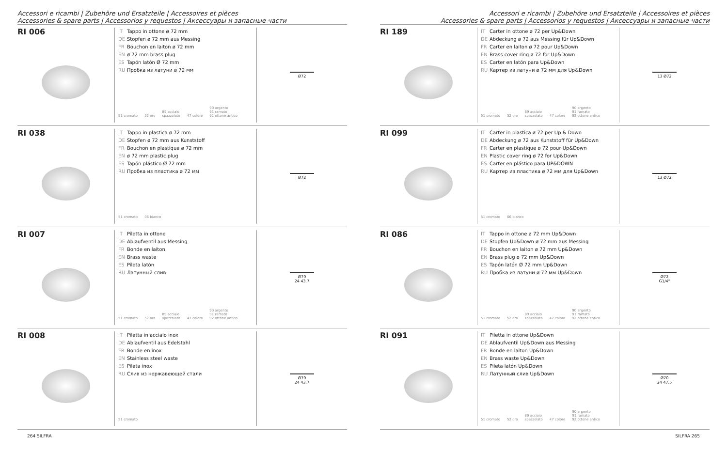Accessori e ricambi | Zubehöre und Ersatzteile | Accessoires et pièces
Accessories & spare parts | Accessorios y requestos | Аксессуары и запасные части
RI 006
IT Tappo in ottone ø 72 mm
DE Stopfen ø 72 mm aus Messing
FR Bouchon en laiton ø 72 mm
EN ø 72 mm brass plug
ES Tapón latón Ø 72 mm
RU Пробка из латуни ø 72 мм
51 cromato
52 oro
89 acciaio
spazzolato
47 colore
90 argento
91 ramato
92 ottone antico
Ø72
RI 038
IT Tappo in plastica ø 72 mm
DE Stopfen ø 72 mm aus Kunststoff
FR Bouchon en plastique ø 72 mm
EN ø 72 mm plastic plug
ES Tapón plástico Ø 72 mm
RU Пробка из пластика ø 72 мм
51 cromato
06 bianco
Ø72
RI 007
IT Piletta in ottone
DE Ablaufventil aus Messing
FR Bonde en laiton
EN Brass waste
ES Pileta latón
RU Латунный слив
51 cromato
52 oro
89 acciaio
spazzolato
47 colore
90 argento
91 ramato
92 ottone antico
Ø70
24 43.7
RI 008
IT Piletta in acciaio inox
DE Ablaufventil aus Edelstahl
FR Bonde en inox
EN Stainless steel waste
ES Pileta inox
RU Слив из нержавеющей стали
51 cromato
Ø70
24 43.7
264 SILFRA
Accessori e ricambi | Zubehöre und Ersatzteile | Accessoires et pièces
Accessories & spare parts | Accessorios y requestos | Аксессуары и запасные части
RI 189
IT Carter in ottone ø 72 per Up&Down
DE Abdeckung ø 72 aus Messing für Up&Down
FR Carter en laiton ø 72 pour Up&Down
EN Brass cover ring ø 72 for Up&Down
ES Carter en latón para Up&Down
RU Картер из латуни ø 72 мм для Up&Down
51 cromato
52 oro
89 acciaio
spazzolato
47 colore
90 argento
91 ramato
92 ottone antico
13 Ø72
RI 099
IT Carter in plastica ø 72 per Up & Down
DE Abdeckung ø 72 aus Kunststoff für Up&Down
FR Carter en plastique ø 72 pour Up&Down
EN Plastic cover ring ø 72 for Up&Down
ES Carter en plástico para UP&DOWN
RU Картер из пластика ø 72 мм для Up&Down
51 cromato
06 bianco
13 Ø72
RI 086
IT Tappo in ottone ø 72 mm Up&Down
DE Stopfen Up&Down ø 72 mm aus Messing
FR Bouchon en laiton ø 72 mm Up&Down
EN Brass plug ø 72 mm Up&Down
ES Tapón latón Ø 72 mm Up&Down
RU Пробка из латуни ø 72 мм Up&Down
51 cromato
52 oro
89 acciaio
spazzolato
47 colore
90 argento
91 ramato
92 ottone antico
Ø72
G1/4"
RI 091
IT Piletta in ottone Up&Down
DE Ablaufventil Up&Down aus Messing
FR Bonde en laiton Up&Down
EN Brass waste Up&Down
ES Pileta latón Up&Down
RU Латунный слив Up&Down
51 cromato
52 oro
89 acciaio
spazzolato
47 colore
90 argento
91 ramato
92 ottone antico
Ø70
24 47.5
SILFRA 265